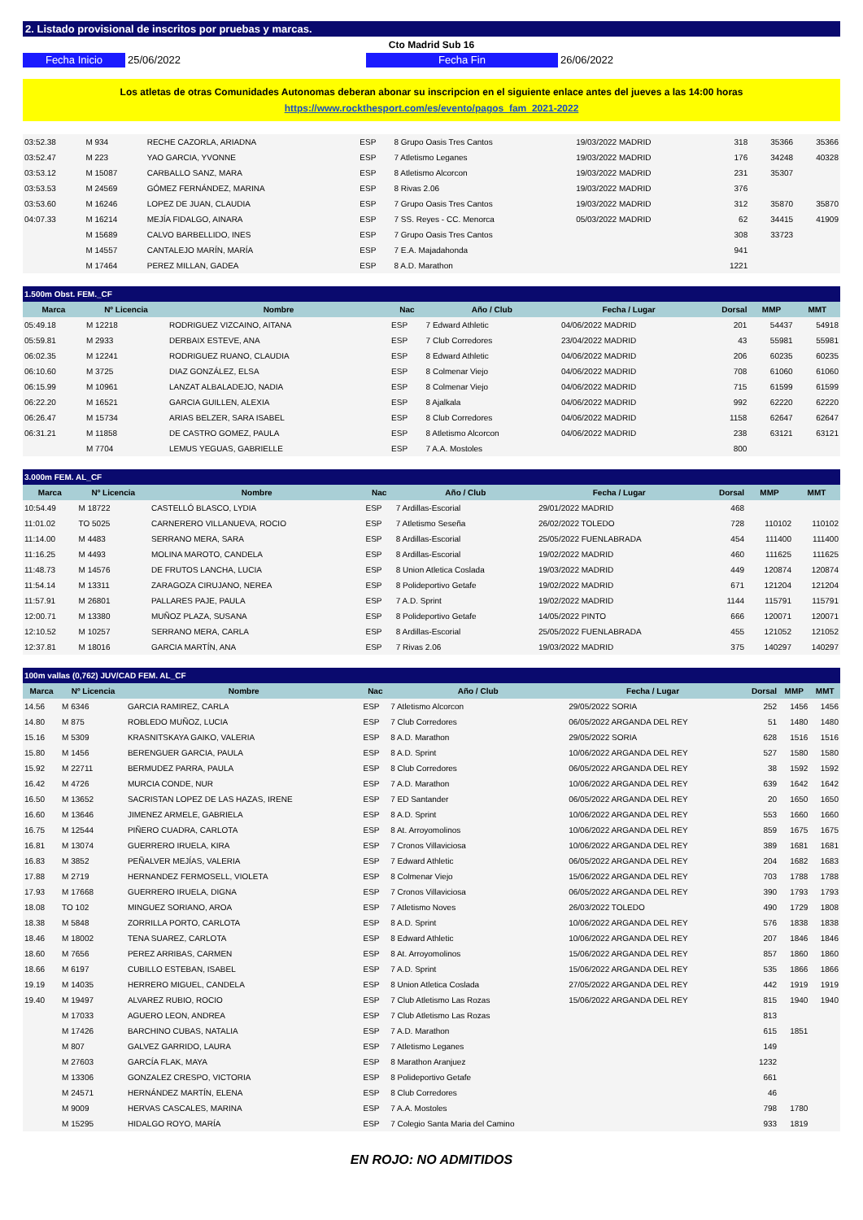2. Listado provisional de inscritos por pruebas y marcas.
Cto Madrid Sub 16
Fecha Inicio 25/06/2022 Fecha Fin 26/06/2022
Los atletas de otras Comunidades Autonomas deberan abonar su inscripcion en el siguiente enlace antes del jueves a las 14:00 horas
https://www.rockthesport.com/es/evento/pagos_fam_2021-2022
| 03:52.38 | M 934 | RECHE CAZORLA, ARIADNA | ESP | 8 Grupo Oasis Tres Cantos | 19/03/2022 MADRID | 318 | 35366 | 35366 |
| 03:52.47 | M 223 | YAO GARCIA, YVONNE | ESP | 7 Atletismo Leganes | 19/03/2022 MADRID | 176 | 34248 | 40328 |
| 03:53.12 | M 15087 | CARBALLO SANZ, MARA | ESP | 8 Atletismo Alcorcon | 19/03/2022 MADRID | 231 | 35307 | |
| 03:53.53 | M 24569 | GÓMEZ FERNÁNDEZ, MARINA | ESP | 8 Rivas 2.06 | 19/03/2022 MADRID | 376 | | |
| 03:53.60 | M 16246 | LOPEZ DE JUAN, CLAUDIA | ESP | 7 Grupo Oasis Tres Cantos | 19/03/2022 MADRID | 312 | 35870 | 35870 |
| 04:07.33 | M 16214 | MEJÍA FIDALGO, AINARA | ESP | 7 SS. Reyes - CC. Menorca | 05/03/2022 MADRID | 62 | 34415 | 41909 |
| | M 15689 | CALVO BARBELLIDO, INES | ESP | 7 Grupo Oasis Tres Cantos | | 308 | 33723 | |
| | M 14557 | CANTALEJO MARÍN, MARÍA | ESP | 7 E.A. Majadahonda | | 941 | | |
| | M 17464 | PEREZ MILLAN, GADEA | ESP | 8 A.D. Marathon | | 1221 | | |
| 1.500m Obst. FEM._CF | | | | | | | | |
| --- | --- | --- | --- | --- | --- | --- | --- | --- |
| Marca | Nº Licencia | Nombre | Nac | Año / Club | Fecha / Lugar | Dorsal | MMP | MMT |
| 05:49.18 | M 12218 | RODRIGUEZ VIZCAINO, AITANA | ESP | 7 Edward Athletic | 04/06/2022 MADRID | 201 | 54437 | 54918 |
| 05:59.81 | M 2933 | DERBAIX ESTEVE, ANA | ESP | 7 Club Corredores | 23/04/2022 MADRID | 43 | 55981 | 55981 |
| 06:02.35 | M 12241 | RODRIGUEZ RUANO, CLAUDIA | ESP | 8 Edward Athletic | 04/06/2022 MADRID | 206 | 60235 | 60235 |
| 06:10.60 | M 3725 | DIAZ GONZÁLEZ, ELSA | ESP | 8 Colmenar Viejo | 04/06/2022 MADRID | 708 | 61060 | 61060 |
| 06:15.99 | M 10961 | LANZAT ALBALADEJO, NADIA | ESP | 8 Colmenar Viejo | 04/06/2022 MADRID | 715 | 61599 | 61599 |
| 06:22.20 | M 16521 | GARCIA GUILLEN, ALEXIA | ESP | 8 Ajalkala | 04/06/2022 MADRID | 992 | 62220 | 62220 |
| 06:26.47 | M 15734 | ARIAS BELZER, SARA ISABEL | ESP | 8 Club Corredores | 04/06/2022 MADRID | 1158 | 62647 | 62647 |
| 06:31.21 | M 11858 | DE CASTRO GOMEZ, PAULA | ESP | 8 Atletismo Alcorcon | 04/06/2022 MADRID | 238 | 63121 | 63121 |
| | M 7704 | LEMUS YEGUAS, GABRIELLE | ESP | 7 A.A. Mostoles | | 800 | | |
| 3.000m FEM. AL_CF | | | | | | | | |
| --- | --- | --- | --- | --- | --- | --- | --- | --- |
| Marca | Nº Licencia | Nombre | Nac | Año / Club | Fecha / Lugar | Dorsal | MMP | MMT |
| 10:54.49 | M 18722 | CASTELLÓ BLASCO, LYDIA | ESP | 7 Ardillas-Escorial | 29/01/2022 MADRID | 468 | | |
| 11:01.02 | TO 5025 | CARNERERO VILLANUEVA, ROCIO | ESP | 7 Atletismo Seseña | 26/02/2022 TOLEDO | 728 | 110102 | 110102 |
| 11:14.00 | M 4483 | SERRANO MERA, SARA | ESP | 8 Ardillas-Escorial | 25/05/2022 FUENLABRADA | 454 | 111400 | 111400 |
| 11:16.25 | M 4493 | MOLINA MAROTO, CANDELA | ESP | 8 Ardillas-Escorial | 19/02/2022 MADRID | 460 | 111625 | 111625 |
| 11:48.73 | M 14576 | DE FRUTOS LANCHA, LUCIA | ESP | 8 Union Atletica Coslada | 19/03/2022 MADRID | 449 | 120874 | 120874 |
| 11:54.14 | M 13311 | ZARAGOZA CIRUJANO, NEREA | ESP | 8 Polideportivo Getafe | 19/02/2022 MADRID | 671 | 121204 | 121204 |
| 11:57.91 | M 26801 | PALLARES PAJE, PAULA | ESP | 7 A.D. Sprint | 19/02/2022 MADRID | 1144 | 115791 | 115791 |
| 12:00.71 | M 13380 | MUÑOZ PLAZA, SUSANA | ESP | 8 Polideportivo Getafe | 14/05/2022 PINTO | 666 | 120071 | 120071 |
| 12:10.52 | M 10257 | SERRANO MERA, CARLA | ESP | 8 Ardillas-Escorial | 25/05/2022 FUENLABRADA | 455 | 121052 | 121052 |
| 12:37.81 | M 18016 | GARCIA MARTÍN, ANA | ESP | 7 Rivas 2.06 | 19/03/2022 MADRID | 375 | 140297 | 140297 |
| 100m vallas (0,762) JUV/CAD FEM. AL_CF | | | | | | | | |
| --- | --- | --- | --- | --- | --- | --- | --- | --- |
| Marca | Nº Licencia | Nombre | Nac | Año / Club | Fecha / Lugar | Dorsal | MMP | MMT |
| 14.56 | M 6346 | GARCIA RAMIREZ, CARLA | ESP | 7 Atletismo Alcorcon | 29/05/2022 SORIA | 252 | 1456 | 1456 |
| 14.80 | M 875 | ROBLEDO MUÑOZ, LUCIA | ESP | 7 Club Corredores | 06/05/2022 ARGANDA DEL REY | 51 | 1480 | 1480 |
| 15.16 | M 5309 | KRASNITSKAYA GAIKO, VALERIA | ESP | 8 A.D. Marathon | 29/05/2022 SORIA | 628 | 1516 | 1516 |
| 15.80 | M 1456 | BERENGUER GARCIA, PAULA | ESP | 8 A.D. Sprint | 10/06/2022 ARGANDA DEL REY | 527 | 1580 | 1580 |
| 15.92 | M 22711 | BERMUDEZ PARRA, PAULA | ESP | 8 Club Corredores | 06/05/2022 ARGANDA DEL REY | 38 | 1592 | 1592 |
| 16.42 | M 4726 | MURCIA CONDE, NUR | ESP | 7 A.D. Marathon | 10/06/2022 ARGANDA DEL REY | 639 | 1642 | 1642 |
| 16.50 | M 13652 | SACRISTAN LOPEZ DE LAS HAZAS, IRENE | ESP | 7 ED Santander | 06/05/2022 ARGANDA DEL REY | 20 | 1650 | 1650 |
| 16.60 | M 13646 | JIMENEZ ARMELE, GABRIELA | ESP | 8 A.D. Sprint | 10/06/2022 ARGANDA DEL REY | 553 | 1660 | 1660 |
| 16.75 | M 12544 | PIÑERO CUADRA, CARLOTA | ESP | 8 At. Arroyomolinos | 10/06/2022 ARGANDA DEL REY | 859 | 1675 | 1675 |
| 16.81 | M 13074 | GUERRERO IRUELA, KIRA | ESP | 7 Cronos Villaviciosa | 10/06/2022 ARGANDA DEL REY | 389 | 1681 | 1681 |
| 16.83 | M 3852 | PEÑALVER MEJÍAS, VALERIA | ESP | 7 Edward Athletic | 06/05/2022 ARGANDA DEL REY | 204 | 1682 | 1683 |
| 17.88 | M 2719 | HERNANDEZ FERMOSELL, VIOLETA | ESP | 8 Colmenar Viejo | 15/06/2022 ARGANDA DEL REY | 703 | 1788 | 1788 |
| 17.93 | M 17668 | GUERRERO IRUELA, DIGNA | ESP | 7 Cronos Villaviciosa | 06/05/2022 ARGANDA DEL REY | 390 | 1793 | 1793 |
| 18.08 | TO 102 | MINGUEZ SORIANO, AROA | ESP | 7 Atletismo Noves | 26/03/2022 TOLEDO | 490 | 1729 | 1808 |
| 18.38 | M 5848 | ZORRILLA PORTO, CARLOTA | ESP | 8 A.D. Sprint | 10/06/2022 ARGANDA DEL REY | 576 | 1838 | 1838 |
| 18.46 | M 18002 | TENA SUAREZ, CARLOTA | ESP | 8 Edward Athletic | 10/06/2022 ARGANDA DEL REY | 207 | 1846 | 1846 |
| 18.60 | M 7656 | PEREZ ARRIBAS, CARMEN | ESP | 8 At. Arroyomolinos | 15/06/2022 ARGANDA DEL REY | 857 | 1860 | 1860 |
| 18.66 | M 6197 | CUBILLO ESTEBAN, ISABEL | ESP | 7 A.D. Sprint | 15/06/2022 ARGANDA DEL REY | 535 | 1866 | 1866 |
| 19.19 | M 14035 | HERRERO MIGUEL, CANDELA | ESP | 8 Union Atletica Coslada | 27/05/2022 ARGANDA DEL REY | 442 | 1919 | 1919 |
| 19.40 | M 19497 | ALVAREZ RUBIO, ROCIO | ESP | 7 Club Atletismo Las Rozas | 15/06/2022 ARGANDA DEL REY | 815 | 1940 | 1940 |
| | M 17033 | AGUERO LEON, ANDREA | ESP | 7 Club Atletismo Las Rozas | | 813 | | |
| | M 17426 | BARCHINO CUBAS, NATALIA | ESP | 7 A.D. Marathon | | 615 | 1851 | |
| | M 807 | GALVEZ GARRIDO, LAURA | ESP | 7 Atletismo Leganes | | 149 | | |
| | M 27603 | GARCÍA FLAK, MAYA | ESP | 8 Marathon Aranjuez | | 1232 | | |
| | M 13306 | GONZALEZ CRESPO, VICTORIA | ESP | 8 Polideportivo Getafe | | 661 | | |
| | M 24571 | HERNÁNDEZ MARTÍN, ELENA | ESP | 8 Club Corredores | | 46 | | |
| | M 9009 | HERVAS CASCALES, MARINA | ESP | 7 A.A. Mostoles | | 798 | 1780 | |
| | M 15295 | HIDALGO ROYO, MARÍA | ESP | 7 Colegio Santa Maria del Camino | | 933 | 1819 | |
EN ROJO: NO ADMITIDOS